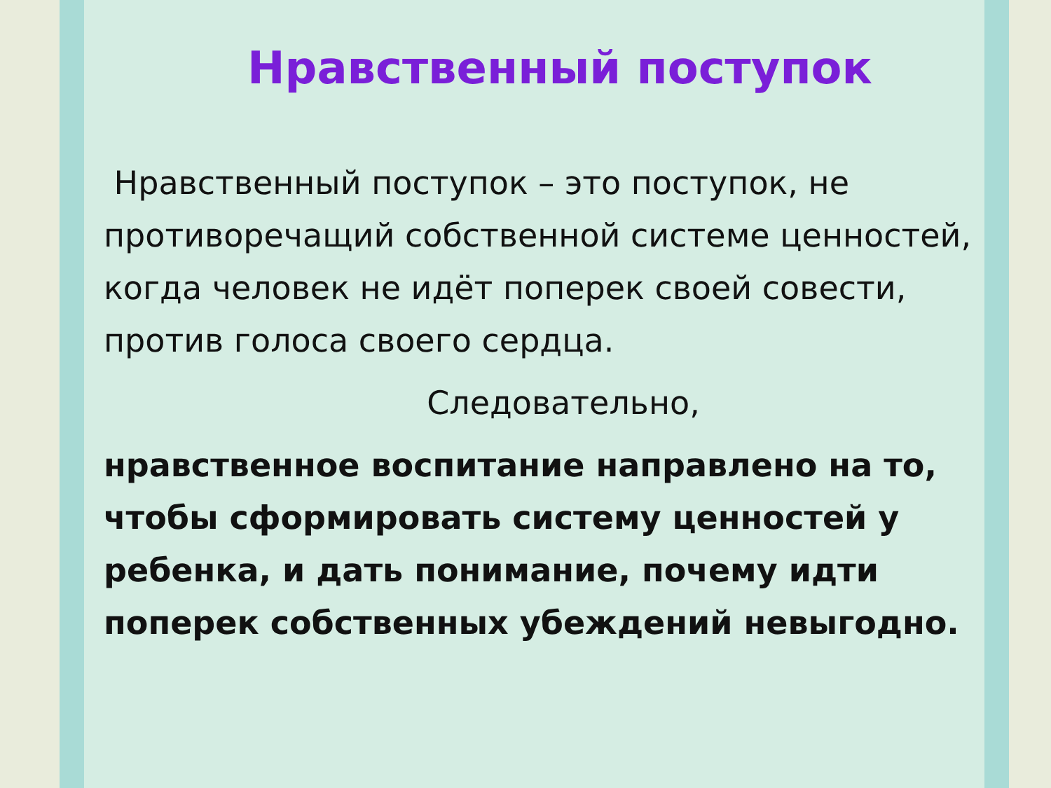Нравственный поступок
Нравственный поступок – это поступок, не противоречащий собственной системе ценностей, когда человек не идёт поперек своей совести, против голоса своего сердца.
Следовательно,
нравственное воспитание направлено на то, чтобы сформировать систему ценностей у ребенка, и дать понимание, почему идти поперек собственных убеждений невыгодно.